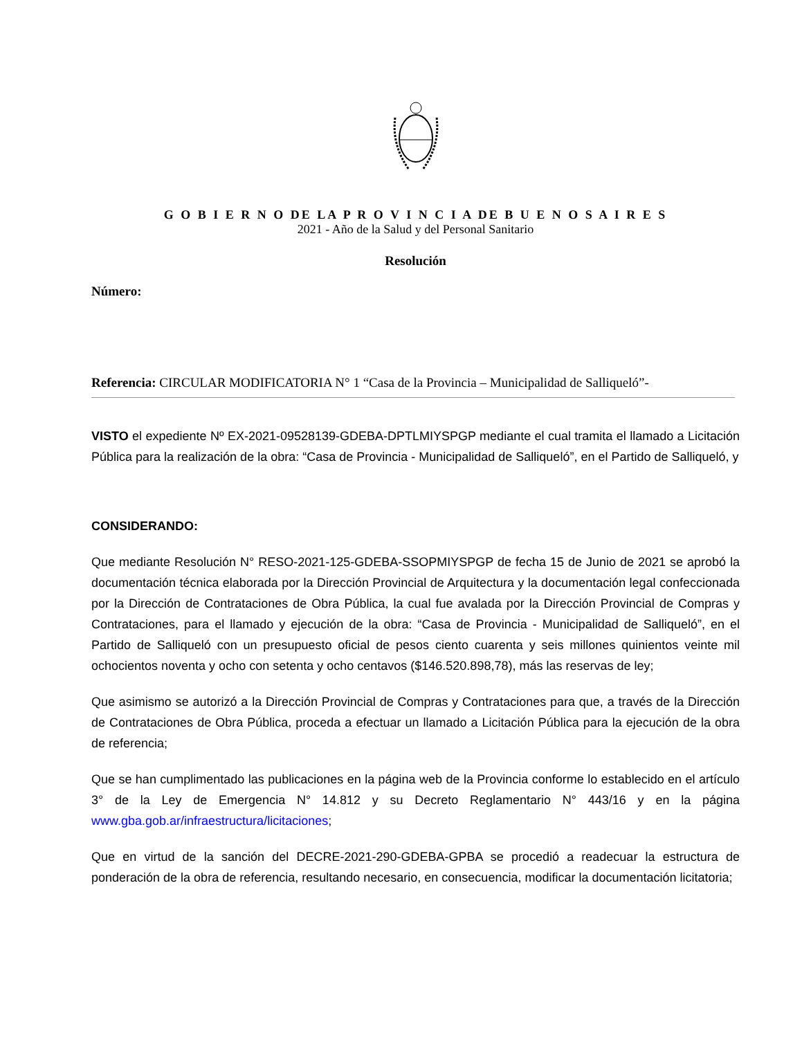G O B I E R N O DE LA P R O V I N C I A DE B U E N O S A I R E S
2021 - Año de la Salud y del Personal Sanitario
Resolución
Número:
Referencia: CIRCULAR MODIFICATORIA N° 1 “Casa de la Provincia – Municipalidad de Salliqueló”-
VISTO el expediente Nº EX-2021-09528139-GDEBA-DPTLMIYSPGP mediante el cual tramita el llamado a Licitación Pública para la realización de la obra: “Casa de Provincia - Municipalidad de Salliqueló”, en el Partido de Salliqueló, y
CONSIDERANDO:
Que mediante Resolución N° RESO-2021-125-GDEBA-SSOPMIYSPGP de fecha 15 de Junio de 2021 se aprobó la documentación técnica elaborada por la Dirección Provincial de Arquitectura y la documentación legal confeccionada por la Dirección de Contrataciones de Obra Pública, la cual fue avalada por la Dirección Provincial de Compras y Contrataciones, para el llamado y ejecución de la obra: “Casa de Provincia - Municipalidad de Salliqueló”, en el Partido de Salliqueló con un presupuesto oficial de pesos ciento cuarenta y seis millones quinientos veinte mil ochocientos noventa y ocho con setenta y ocho centavos ($146.520.898,78), más las reservas de ley;
Que asimismo se autorizó a la Dirección Provincial de Compras y Contrataciones para que, a través de la Dirección de Contrataciones de Obra Pública, proceda a efectuar un llamado a Licitación Pública para la ejecución de la obra de referencia;
Que se han cumplimentado las publicaciones en la página web de la Provincia conforme lo establecido en el artículo 3° de la Ley de Emergencia N° 14.812 y su Decreto Reglamentario N° 443/16 y en la página www.gba.gob.ar/infraestructura/licitaciones;
Que en virtud de la sanción del DECRE-2021-290-GDEBA-GPBA se procedió a readecuar la estructura de ponderación de la obra de referencia, resultando necesario, en consecuencia, modificar la documentación licitatoria;